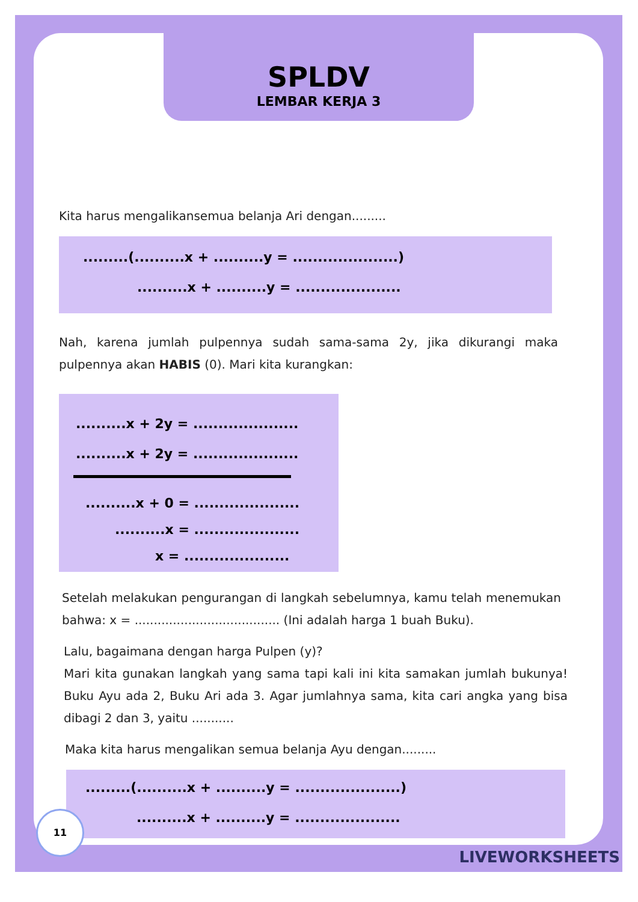SPLDV
LEMBAR KERJA 3
Kita harus mengalikansemua belanja Ari dengan.........
.........(..........x + ..........y = .....................)
..........x + ..........y = .....................
Nah, karena jumlah pulpennya sudah sama-sama 2y, jika dikurangi maka pulpennya akan HABIS (0). Mari kita kurangkan:
..........x + 2y = .....................
..........x + 2y = .....................
..........x + 0 = .....................
..........x = .....................
x = .....................
Setelah melakukan pengurangan di langkah sebelumnya, kamu telah menemukan bahwa: x = ...................................... (Ini adalah harga 1 buah Buku).
Lalu, bagaimana dengan harga Pulpen (y)?
Mari kita gunakan langkah yang sama tapi kali ini kita samakan jumlah bukunya! Buku Ayu ada 2, Buku Ari ada 3. Agar jumlahnya sama, kita cari angka yang bisa dibagi 2 dan 3, yaitu ...........
Maka kita harus mengalikan semua belanja Ayu dengan.........
.........(..........x + ..........y = .....................)
..........x + ..........y = .....................
11
LIVEWORKSHEETS